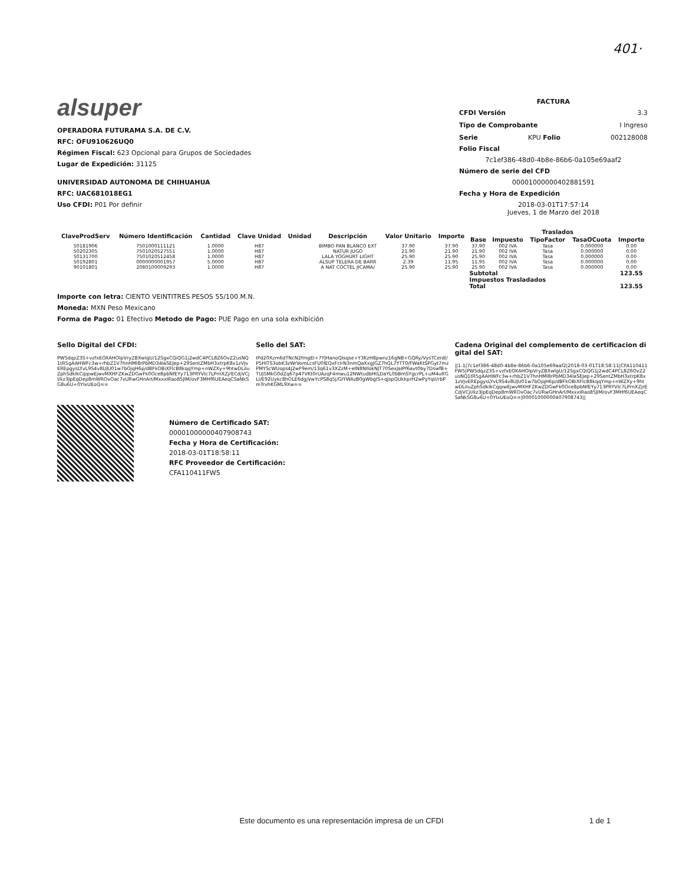401·
alsuper
OPERADORA FUTURAMA S.A. DE C.V.
RFC: OFU910626UQ0
Régimen Fiscal: 623 Opcional para Grupos de Sociedades
Lugar de Expedición: 31125
UNIVERSIDAD AUTONOMA DE CHIHUAHUA
RFC: UAC681018EG1
Uso CFDI: P01 Por definir
FACTURA
CFDI Versión 3.3
Tipo de Comprobante I Ingreso
Serie KPU Folio 002128008
Folio Fiscal
7c1ef386-48d0-4b8e-86b6-0a105e69aaf2
Número de serie del CFD
00001000000402881591
Fecha y Hora de Expedición
2018-03-01T17:57:14
Jueves, 1 de Marzo del 2018
| ClaveProdServ | Número Identificación | Cantidad | Clave Unidad | Unidad | Descripción | Valor Unitario | Importe | Traslados | | | | |
| --- | --- | --- | --- | --- | --- | --- | --- | --- | --- | --- | --- | --- |
| | | | | | | | | Base | Impuesto | TipoFactor | TasaOCuota | Importe |
| 50181906 | 7501000111121 | 1.0000 | H87 | | BIMBO PAN BLANCO EXT | 37.90 | 37.90 | 37.90 | 002 IVA | Tasa | 0.000000 | 0.00 |
| 50202305 | 7501020527551 | 1.0000 | H87 | | NATUR JUGO | 21.90 | 21.90 | 21.90 | 002 IVA | Tasa | 0.000000 | 0.00 |
| 50131700 | 7501020512458 | 1.0000 | H87 | | LALA YOGHURT LIGHT | 25.90 | 25.90 | 25.90 | 002 IVA | Tasa | 0.000000 | 0.00 |
| 50192801 | 0000000001957 | 5.0000 | H87 | | ALSUP TELERA DE BARR | 2.39 | 11.95 | 11.95 | 002 IVA | Tasa | 0.000000 | 0.00 |
| 90101801 | 2080100009293 | 1.0000 | H87 | | A NAT COCTEL JICAMA/ | 25.90 | 25.90 | 25.90 | 002 IVA | Tasa | 0.000000 | 0.00 |
| | | | | | | | | Subtotal | | | | 123.55 |
| | | | | | | | | Impuestos Trasladados | | | | |
| | | | | | | | | Total | | | | 123.55 |
Importe con letra: CIENTO VEINTITRES PESOS 55/100 M.N.
Moneda: MXN Peso Mexicano
Forma de Pago: 01 Efectivo Metodo de Pago: PUE Pago en una sola exhibición
Sello Digital del CFDI:
PW5dqzZ3S+vzfxEOXAHOlpVryZBXwIgU/12SgxCQiQG1j2wdC4PCL8Z6OvZ2usNQ1tR5gAAHWFc3w+rhbZ1V7hnHMI8rPbMD34IaSEJep+29SentZMbH3xtrpK8x1zVJvEREpgysLYvL9S4v8UJU01w7bOjqH6p/dBFkOBiXFlcB8kqqYmp+nWZXy+9htwDLiIuZphSdkIkCqipwEjwvMXHFZKwZDGwFk0Oce8pbNfEYy713PRYVIc7LPrnXZjrECdjVCjI/kz3JpEqDep8mWROvOac7vURwGHnArI/MxxxIRao85JIM/ovF3MHf6UEAeqCSaNkSG8u6U+0YIxUEoQ==
Sello del SAT:
IPd20Xzm6dTNcN2fmgEl+7YJHanoQIsqse+Y3KzH8pwnz16gNB+GQRy/VysTCerdI/P5HITS3obK3zWrVomLcsFU0IEQxFcIrN3nmQaXxgJGZ7hQL7YTT0/FWaKtSPGyt7mzPMYScWUops4J2wF9em/13q61v3XZzM+eIN8NIlokNJT70SexJaIPf6avt0by7DswfB+TUJ5MkG0dZq67p47VKt0rUAzqF4mwu12NWtudbHtLDaYL0bBmSYgcrPL+uM4uRGLI/E92Uykc8hOLE6dgjVwYcPS8q5j/GIYWAzB0gWbgIS+qJspQUkkprH2wPyYqiI/rbPmTrvhKGML9Xw==
Cadena Original del complemento de certificacion digital del SAT:
||1.1|7c1ef386-48d0-4b8e-86b6-0a105e69aaf2|2018-03-01T18:58:11|CFA110411FW5|PW5dqzZ3S+vzfxEOXAHOlpVryZBXwIgU/12SgxCQiQG1j2wdC4PCL8Z6OvZ2usNQ1tR5gAAHWFc3w+rhbZ1V7hnHMI8rPbMD34IaSEJep+29SentZMbH3xtrpK8x1zVJvEREpgysLYvL9S4v8UJU01w7bOjqH6p/dBFkOBiXFlcB8kqqYmp+nWZXy+9htwDLiIuZphSdkIkCqipwEjwvMXHFZKwZDGwFk0Oce8pbNfEYy713PRYVIc7LPrnXZjrECdjVCjI/kz3JpEqDep8mWROvOac7vURwGHnArI/MxxxIRao85JIM/ovF3MHf6UEAeqCSaNkSG8u6U+0YIxUEoQ==|00001000000407908743||
Número de Certificado SAT:
00001000000407908743
Fecha y Hora de Certificación:
2018-03-01T18:58:11
RFC Proveedor de Certificación:
CFA110411FW5
Este documento es una representación impresa de un CFDI
1 de 1